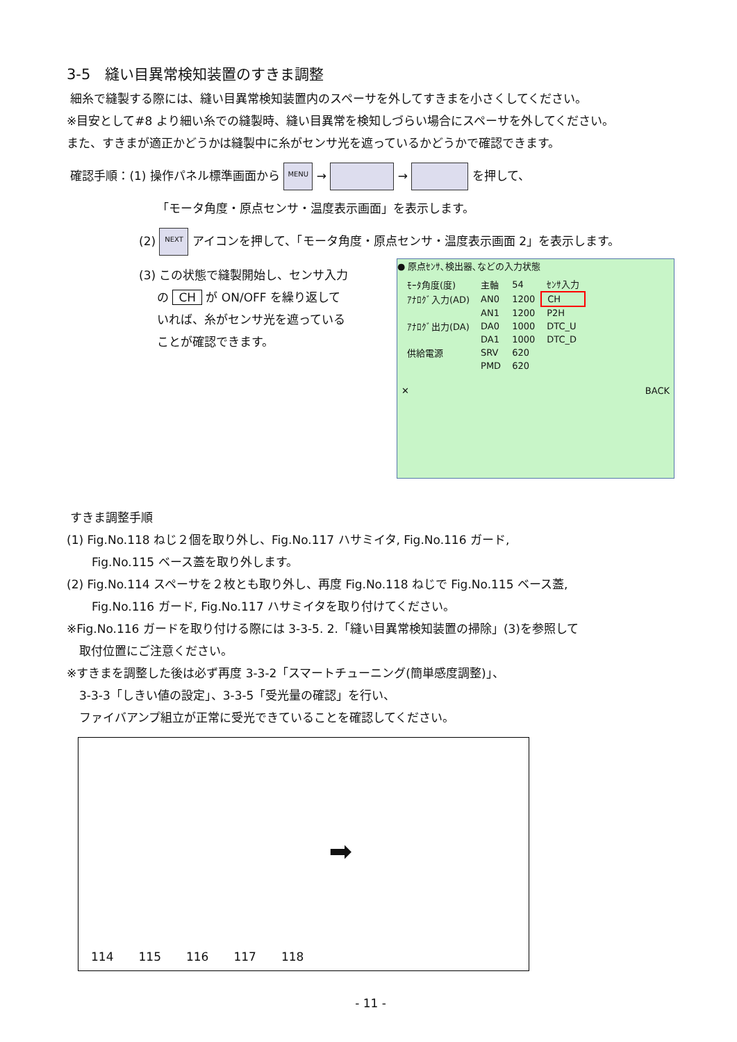3-5　縫い目異常検知装置のすきま調整
細糸で縫製する際には、縫い目異常検知装置内のスペーサを外してすきまを小さくしてください。
※目安として#8 より細い糸での縫製時、縫い目異常を検知しづらい場合にスペーサを外してください。
また、すきまが適正かどうかは縫製中に糸がセンサ光を遮っているかどうかで確認できます。
確認手順：(1) 操作パネル標準画面から MENU → → を押して、
「モータ角度・原点センサ・温度表示画面」を表示します。
(2) NEXT アイコンを押して、「モータ角度・原点センサ・温度表示画面 2」を表示します。
● 原点ｾﾝｻ､検出器､などの入力状態
| ﾓｰﾀ角度(度) | 主軸 | 54 | ｾﾝｻ入力 |
| ｱﾅﾛｸﾞ入力(AD) | AN0 | 1200 | CH |
| | AN1 | 1200 | P2H |
| ｱﾅﾛｸﾞ出力(DA) | DA0 | 1000 | DTC_U |
| | DA1 | 1000 | DTC_D |
| 供給電源 | SRV | 620 | |
| | PMD | 620 | |
✕ BACK
(3) この状態で縫製開始し、センサ入力
の CH が ON/OFF を繰り返して
いれば、糸がセンサ光を遮っている
ことが確認できます。
すきま調整手順
(1) Fig.No.118 ねじ２個を取り外し、Fig.No.117 ハサミイタ, Fig.No.116 ガード,
Fig.No.115 ベース蓋を取り外します。
(2) Fig.No.114 スペーサを２枚とも取り外し、再度 Fig.No.118 ねじで Fig.No.115 ベース蓋,
Fig.No.116 ガード, Fig.No.117 ハサミイタを取り付けてください。
※Fig.No.116 ガードを取り付ける際には 3-3-5. 2.「縫い目異常検知装置の掃除」(3)を参照して
取付位置にご注意ください。
※すきまを調整した後は必ず再度 3-3-2「スマートチューニング(簡単感度調整)」、
3-3-3「しきい値の設定」、3-3-5「受光量の確認」を行い、
ファイバアンプ組立が正常に受光できていることを確認してください。
114 115 116 117 118 ➡
- 11 -